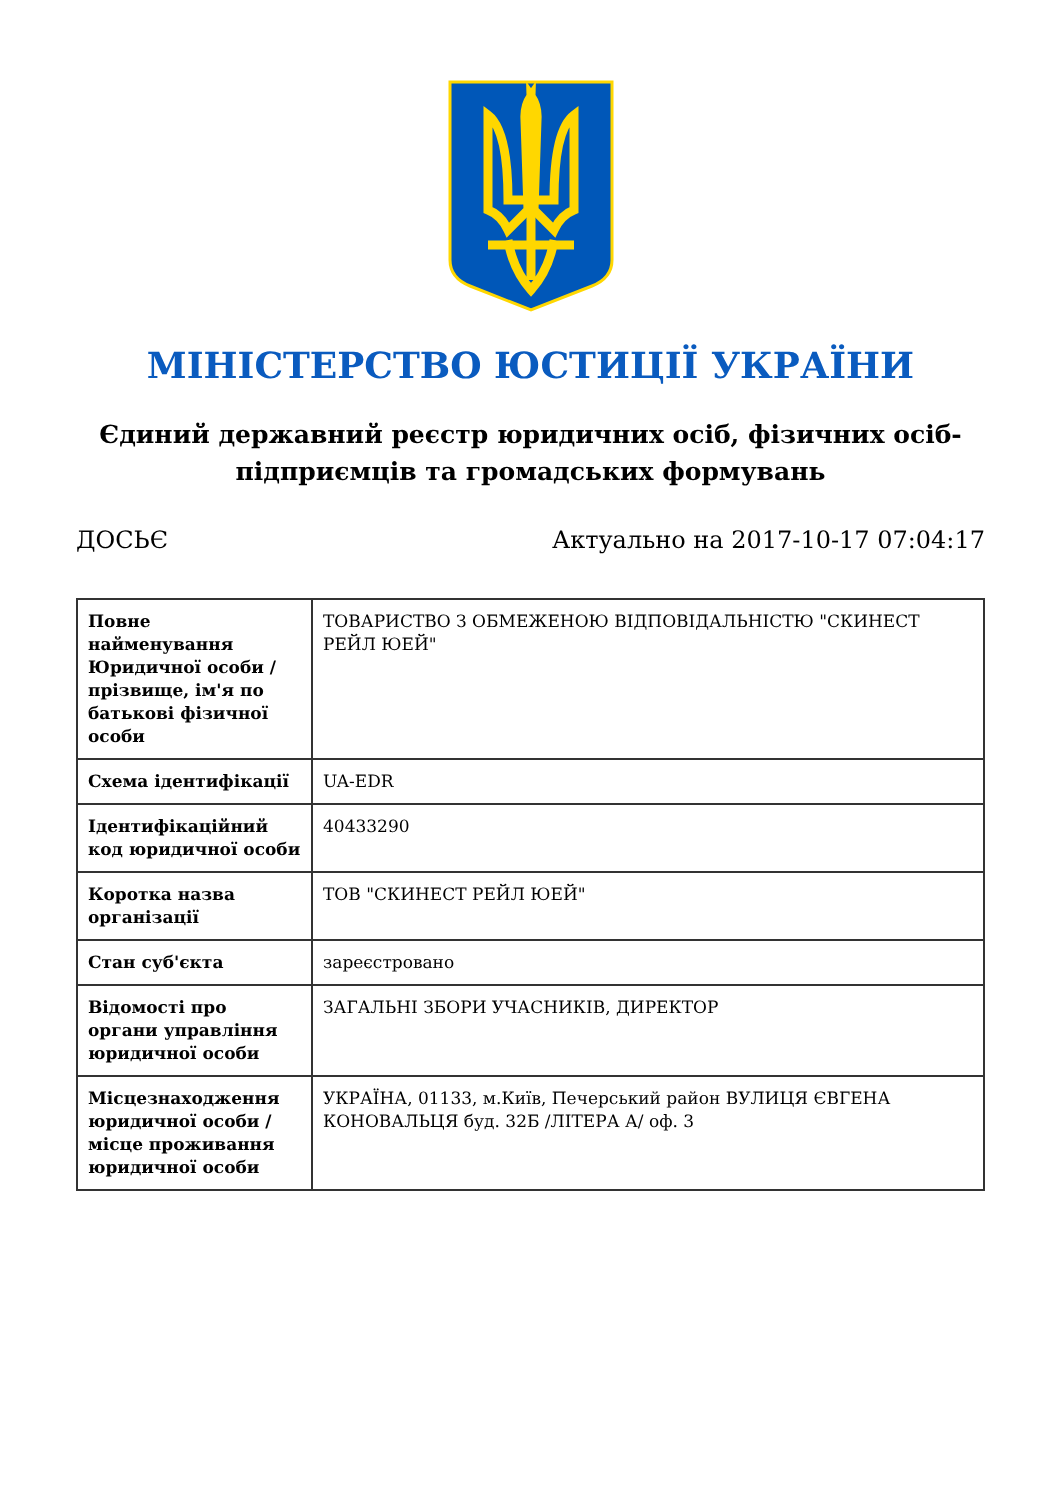МІНІСТЕРСТВО ЮСТИЦІЇ УКРАЇНИ
Єдиний державний реєстр юридичних осіб, фізичних осіб-підприємців та громадських формувань
ДОСЬЄ Актуально на 2017-10-17 07:04:17
| Повне найменування Юридичної особи / прізвище, ім'я по батькові фізичної особи | ТОВАРИСТВО З ОБМЕЖЕНОЮ ВІДПОВІДАЛЬНІСТЮ "СКИНЕСТ РЕЙЛ ЮЕЙ" |
| Схема ідентифікації | UA-EDR |
| Ідентифікаційний код юридичної особи | 40433290 |
| Коротка назва організації | ТОВ "СКИНЕСТ РЕЙЛ ЮЕЙ" |
| Стан суб'єкта | зареєстровано |
| Відомості про органи управління юридичної особи | ЗАГАЛЬНІ ЗБОРИ УЧАСНИКІВ, ДИРЕКТОР |
| Місцезнаходження юридичної особи / місце проживання юридичної особи | УКРАЇНА, 01133, м.Київ, Печерський район ВУЛИЦЯ ЄВГЕНА КОНОВАЛЬЦЯ буд. 32Б /ЛІТЕРА А/ оф. 3 |